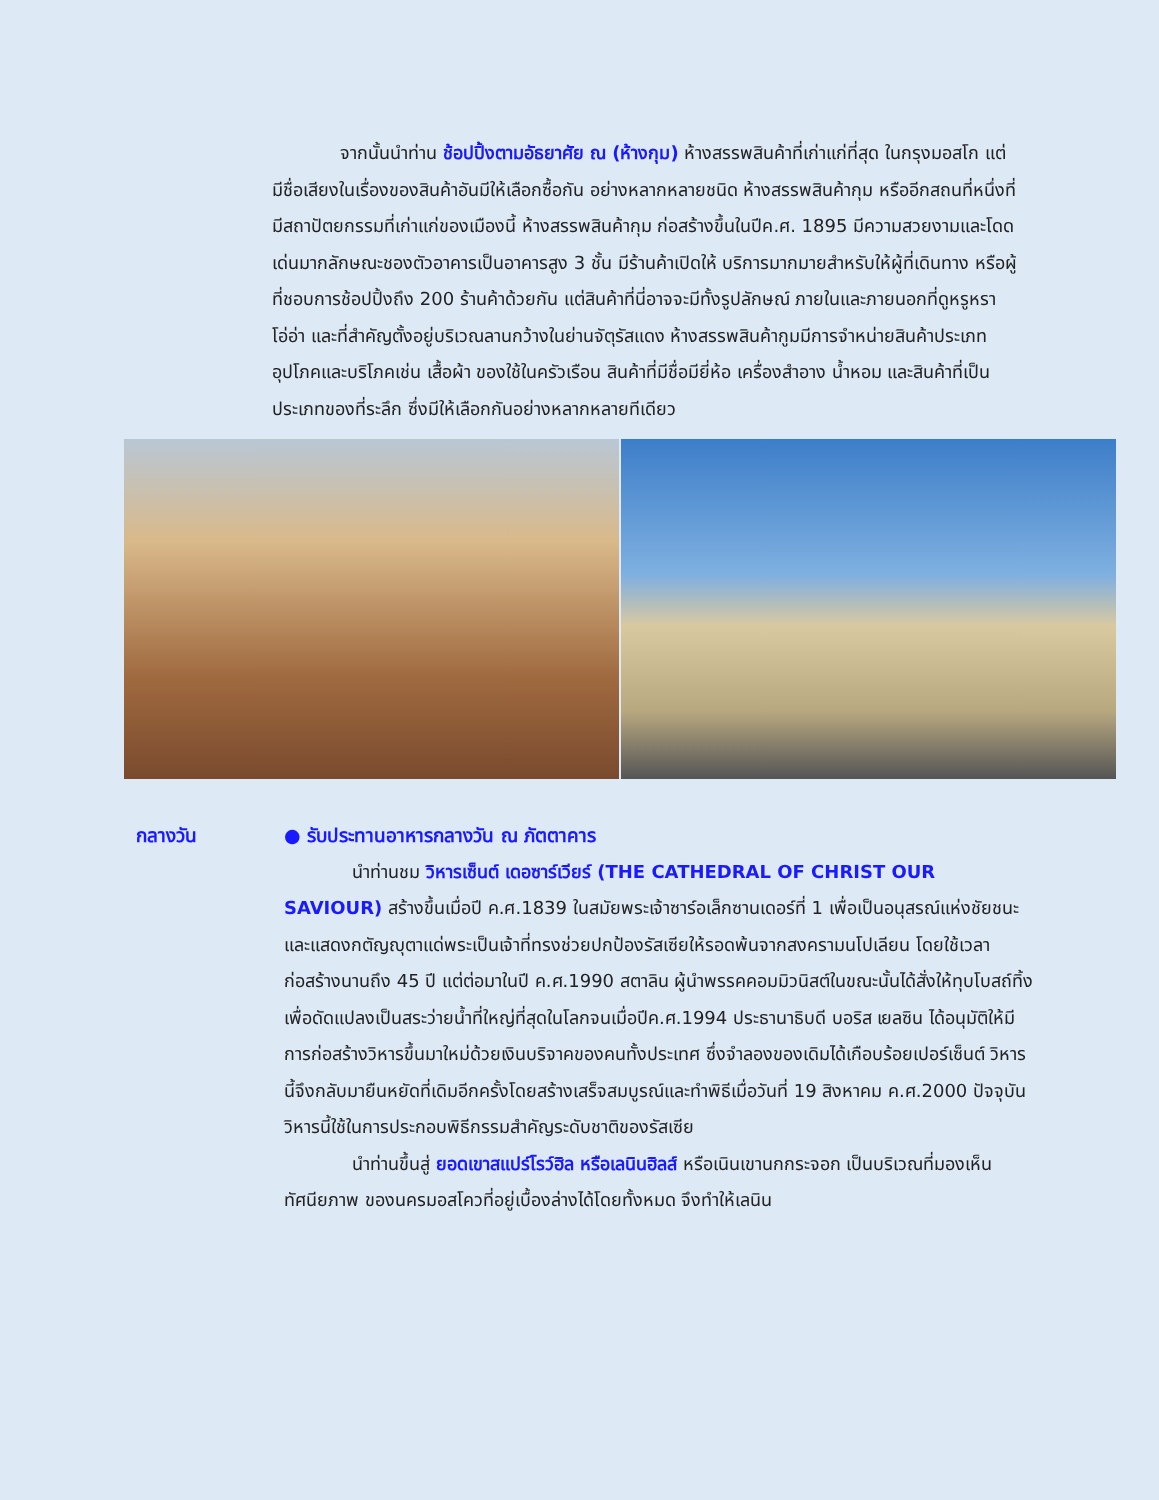จากนั้นนำท่าน ช้อปปิ้งตามอัธยาศัย ณ (ห้างกุม) ห้างสรรพสินค้าที่เก่าแก่ที่สุด ในกรุงมอสโก แต่มีชื่อเสียงในเรื่องของสินค้าอันมีให้เลือกซื้อกัน อย่างหลากหลายชนิด ห้างสรรพสินค้ากุม หรืออีกสถนที่หนึ่งที่มีสถาปัตยกรรมที่เก่าแก่ของเมืองนี้ ห้างสรรพสินค้ากุม ก่อสร้างขึ้นในปีค.ศ. 1895 มีความสวยงามและโดดเด่นมากลักษณะชองตัวอาคารเป็นอาคารสูง 3 ชั้น มีร้านค้าเปิดให้ บริการมากมายสำหรับให้ผู้ที่เดินทาง หรือผู้ที่ชอบการช้อปปิ้งถึง 200 ร้านค้าด้วยกัน แต่สินค้าที่นี่อาจจะมีทั้งรูปลักษณ์ ภายในและภายนอกที่ดูหรูหราโอ่อ่า และที่สำคัญตั้งอยู่บริเวณลานกว้างในย่านจัตุรัสแดง ห้างสรรพสินค้ากูมมีการจำหน่ายสินค้าประเภทอุปโภคและบริโภคเช่น เสื้อผ้า ของใช้ในครัวเรือน สินค้าที่มีชื่อมียี่ห้อ เครื่องสำอาง น้ำหอม และสินค้าที่เป็นประเภทของที่ระลึก ซึ่งมีให้เลือกกันอย่างหลากหลายทีเดียว
กลางวัน
● รับประทานอาหารกลางวัน ณ ภัตตาคาร
นำท่านชม วิหารเซ็นต์ เดอซาร์เวียร์ (THE CATHEDRAL OF CHRIST OUR SAVIOUR) สร้างขึ้นเมื่อปี ค.ศ.1839 ในสมัยพระเจ้าซาร์อเล็กซานเดอร์ที่ 1 เพื่อเป็นอนุสรณ์แห่งชัยชนะและแสดงกตัญญุตาแด่พระเป็นเจ้าที่ทรงช่วยปกป้องรัสเซียให้รอดพ้นจากสงครามนโปเลียน โดยใช้เวลาก่อสร้างนานถึง 45 ปี แต่ต่อมาในปี ค.ศ.1990 สตาลิน ผู้นำพรรคคอมมิวนิสต์ในขณะนั้นได้สั่งให้ทุบโบสถ์ทิ้งเพื่อดัดแปลงเป็นสระว่ายน้ำที่ใหญ่ที่สุดในโลกจนเมื่อปีค.ศ.1994 ประธานาธิบดี บอริส เยลซิน ได้อนุมัติให้มีการก่อสร้างวิหารขึ้นมาใหม่ด้วยเงินบริจาคของคนทั้งประเทศ ซึ่งจำลองของเดิมได้เกือบร้อยเปอร์เซ็นต์ วิหารนี้จึงกลับมายืนหยัดที่เดิมอีกครั้งโดยสร้างเสร็จสมบูรณ์และทำพิธีเมื่อวันที่ 19 สิงหาคม ค.ศ.2000 ปัจจุบันวิหารนี้ใช้ในการประกอบพิธีกรรมสำคัญระดับชาติของรัสเซีย
นำท่านขึ้นสู่ ยอดเขาสแปร์โรว์ฮิล หรือเลนินฮิลส์ หรือเนินเขานกกระจอก เป็นบริเวณที่มองเห็นทัศนียภาพ ของนครมอสโควที่อยู่เบื้องล่างได้โดยทั้งหมด จึงทำให้เลนิน